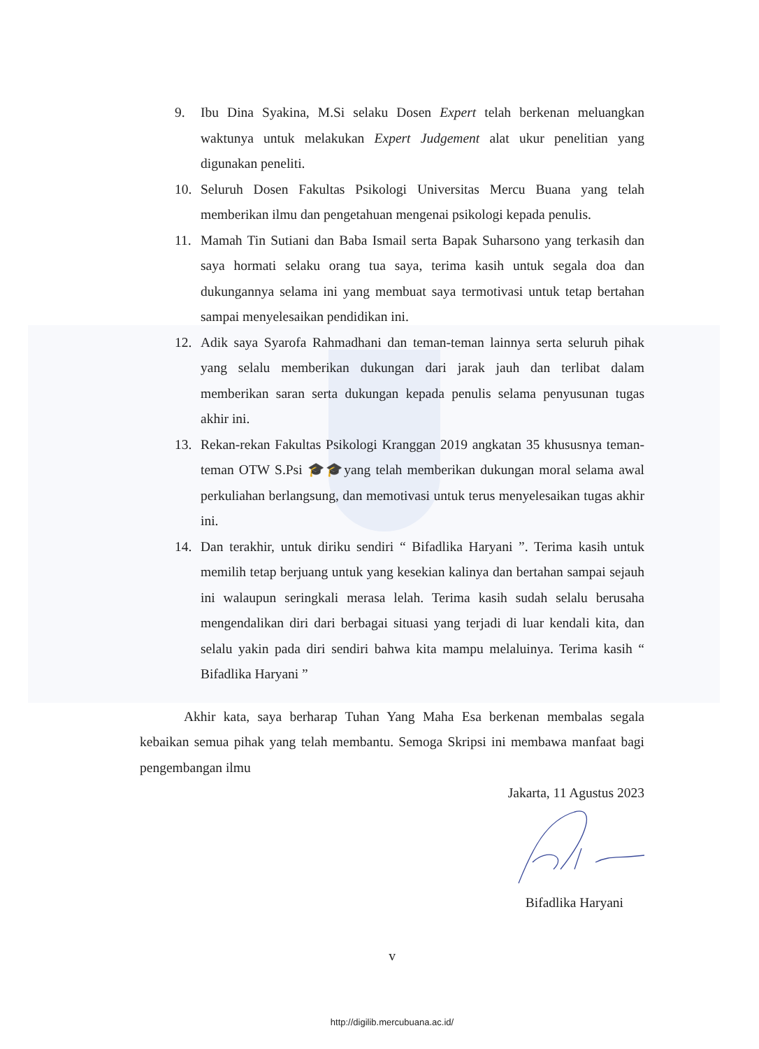9. Ibu Dina Syakina, M.Si selaku Dosen Expert telah berkenan meluangkan waktunya untuk melakukan Expert Judgement alat ukur penelitian yang digunakan peneliti.
10. Seluruh Dosen Fakultas Psikologi Universitas Mercu Buana yang telah memberikan ilmu dan pengetahuan mengenai psikologi kepada penulis.
11. Mamah Tin Sutiani dan Baba Ismail serta Bapak Suharsono yang terkasih dan saya hormati selaku orang tua saya, terima kasih untuk segala doa dan dukungannya selama ini yang membuat saya termotivasi untuk tetap bertahan sampai menyelesaikan pendidikan ini.
12. Adik saya Syarofa Rahmadhani dan teman-teman lainnya serta seluruh pihak yang selalu memberikan dukungan dari jarak jauh dan terlibat dalam memberikan saran serta dukungan kepada penulis selama penyusunan tugas akhir ini.
13. Rekan-rekan Fakultas Psikologi Kranggan 2019 angkatan 35 khususnya teman-teman OTW S.Psi 🎓🎓yang telah memberikan dukungan moral selama awal perkuliahan berlangsung, dan memotivasi untuk terus menyelesaikan tugas akhir ini.
14. Dan terakhir, untuk diriku sendiri “ Bifadlika Haryani ”. Terima kasih untuk memilih tetap berjuang untuk yang kesekian kalinya dan bertahan sampai sejauh ini walaupun seringkali merasa lelah. Terima kasih sudah selalu berusaha mengendalikan diri dari berbagai situasi yang terjadi di luar kendali kita, dan selalu yakin pada diri sendiri bahwa kita mampu melaluinya. Terima kasih “ Bifadlika Haryani ”
Akhir kata, saya berharap Tuhan Yang Maha Esa berkenan membalas segala kebaikan semua pihak yang telah membantu. Semoga Skripsi ini membawa manfaat bagi pengembangan ilmu
Jakarta, 11 Agustus 2023
Bifadlika Haryani
v
http://digilib.mercubuana.ac.id/